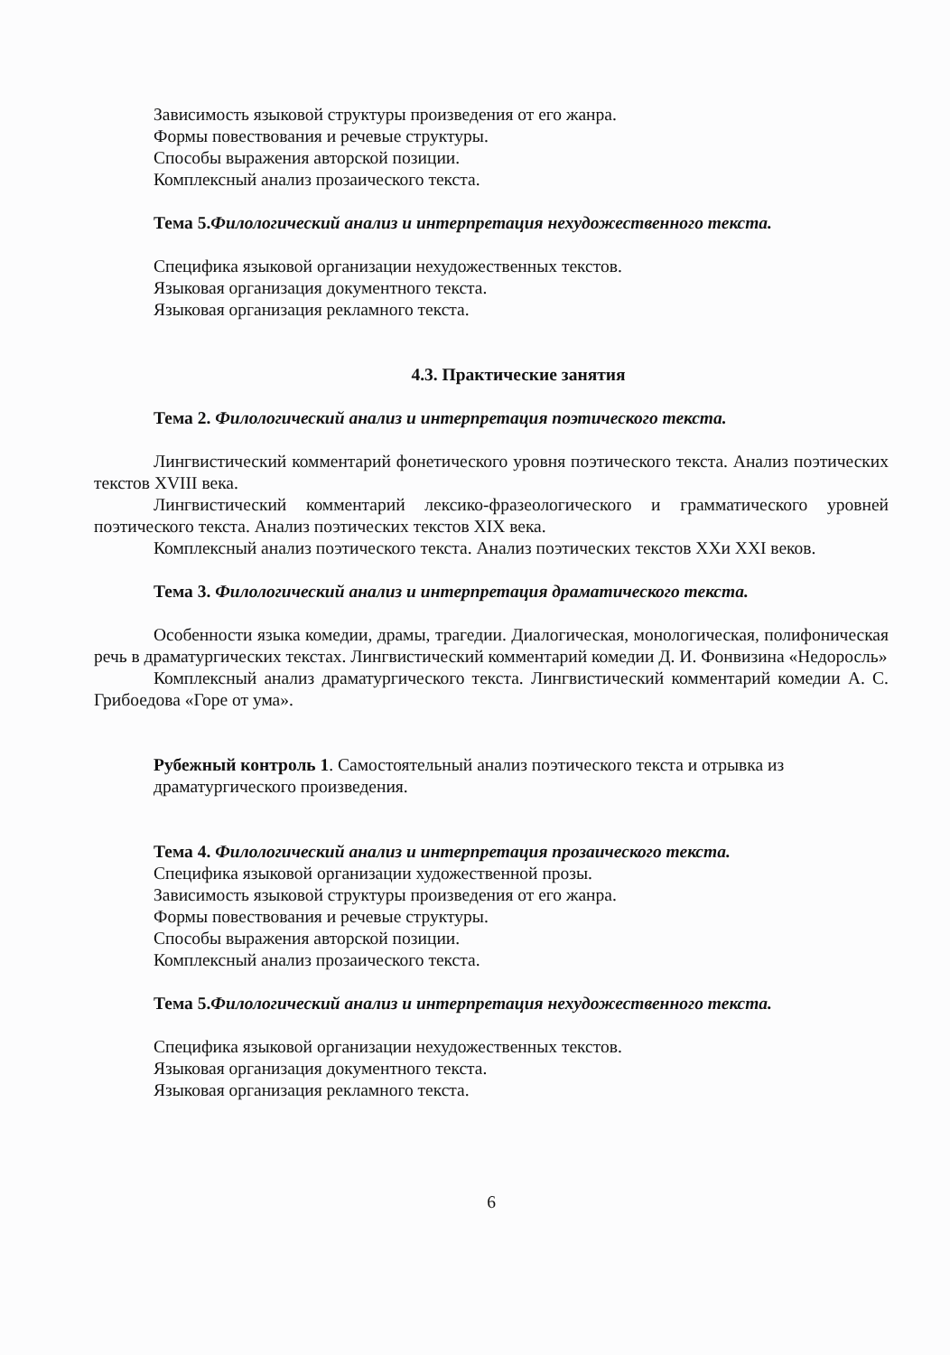Зависимость языковой структуры произведения от его жанра.
Формы повествования и речевые структуры.
Способы выражения авторской позиции.
Комплексный анализ прозаического текста.
Тема 5.Филологический анализ и интерпретация нехудожественного текста.
Специфика языковой организации нехудожественных текстов.
Языковая организация документного текста.
Языковая организация рекламного текста.
4.3. Практические занятия
Тема 2. Филологический анализ и интерпретация поэтического текста.
Лингвистический комментарий фонетического уровня поэтического текста. Анализ поэтических текстов XVIII века.
Лингвистический комментарий лексико-фразеологического и грамматического уровней поэтического текста. Анализ поэтических текстов XIX века.
Комплексный анализ поэтического текста. Анализ поэтических текстов XXи XXI веков.
Тема 3. Филологический анализ и интерпретация драматического текста.
Особенности языка комедии, драмы, трагедии. Диалогическая, монологическая, полифоническая речь в драматургических текстах. Лингвистический комментарий комедии Д. И. Фонвизина «Недоросль»
Комплексный анализ драматургического текста. Лингвистический комментарий комедии А. С. Грибоедова «Горе от ума».
Рубежный контроль 1. Самостоятельный анализ поэтического текста и отрывка из драматургического произведения.
Тема 4. Филологический анализ и интерпретация прозаического текста.
Специфика языковой организации художественной прозы.
Зависимость языковой структуры произведения от его жанра.
Формы повествования и речевые структуры.
Способы выражения авторской позиции.
Комплексный анализ прозаического текста.
Тема 5.Филологический анализ и интерпретация нехудожественного текста.
Специфика языковой организации нехудожественных текстов.
Языковая организация документного текста.
Языковая организация рекламного текста.
6